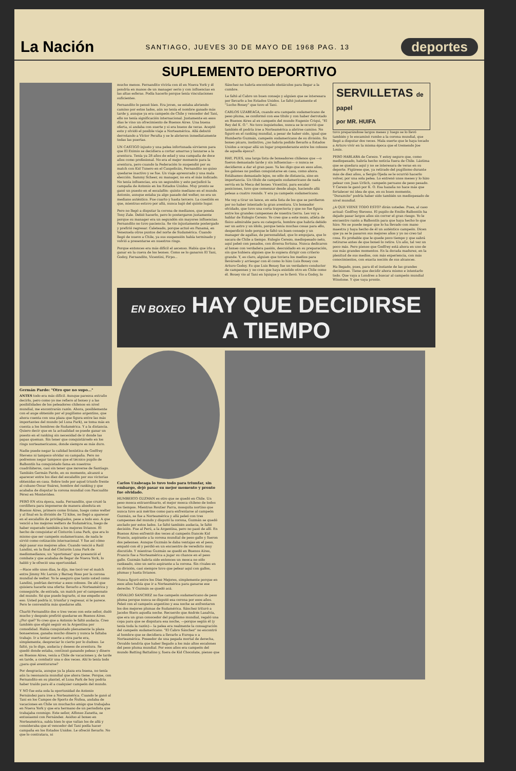La Nación SANTIAGO, JUEVES 30 DE MAYO DE 1968 PAG. 13 deportes
SUPLEMENTO DEPORTIVO
Germán Pardo: "Otro que no supo..."
ANTES todo era más difícil. Aunque parezca extraño decirlo, pero como yo me refiero al boxeo y a las posibilidades de los peleadores chilenos en nivel mundial, me encontrarán razón. Ahora, posiblemente con el auge obtenido por el pugilismo argentino, que ahora cuenta con una plaza que figura entre las más importantes del mundo (el Luna Park), se toma más en cuenta a los hombres de Sudamérica. Y a la distancia. Quiero decir que en la actualidad se puede ganar un puesto en el ranking sin necesidad de ir donde las papas queman. Sin tener que conquistárselo en los rings norteamericanos, donde siempre es más duro.
Nadie puede negar la calidad boxística de Godfrey Stevens ni tampoco olvidar su campaña. Pero no podremos negar tampoco que el técnico pupilo de Balbontín ha conquistado fama en nuestros cuadriláteros, casi sin tener que moverse de Santiago. También Germán Pardo, en su momento, alcanzó a aparecer entre los diez del escalafón por sus victorias obtenidas en casa. Sobre todo por aquel triunfo frente al cubano Oscar Suárez, hombre del ranking y que acababa de disputar la corona mundial con Pascualito Pérez en Montevideo.
PERO EN otra época, nada. Fernandito, que cruzó la cordillera para imponerse de manera absoluta en Buenos Aires, primero como liviano, luego como welter y al final en la división de 72 kilos, no llegó a aparecer en el escalafón de privilegiados, pese a todo eso. A que venció a los mejores welters de Sudamérica, luego de haber superado también a los mejores livianos. El hecho de conquistar el Cinturón Luna Park, que era lo mismo que ser campeón sudamericano, de nada le sirvió como cotización internacional. Y fue así cómo dejó pasar sus mejores años. Cuando venció a Raúl Landini, en la final del Cinturón Luna Park de mediomedianos, un "sportsman" que presenció el combate y que acababa de llegar de Nueva York, lo habló y le ofreció una oportunidad.
—Hace sólo unos días, le dijo, me tocó ver el match entre Jimmy Mc Larnin y Barney Ross por la corona mundial de welter. Yo le aseguro que tanto usted como Landini, podrían derrotar a esos colosos. De ahí que quisiera hacerle una oferta: llevarlo a Norteamérica y conseguirle, de entrada, un match por el campeonato del mundo. Sé que puedo lograrlo, si me empeño en eso. Usted podría ir, triunfar y regresar, si le parece. Pero le convendría más quedarse allá.
Charló Fernandito dos o tres veces con este señor, dudó mucho y después prefirió quedarse en Buenos Aires. ¿Por qué? Yo creo que a Antonio le faltó audacia. Creo también que eligió seguir en la Argentina por comodidad. Había conquistado plenamente la plaza bonaerense, ganaba mucho dinero y nunca le faltaba trabajo. Ir a tentar suerte a otra parte era, simplemente, despreciar lo cierto por lo dudoso. Le faltó, ya lo digo, audacia y deseos de aventura. Se quedó donde estaba, continuó ganando peleas y dinero en Buenos Aires, venía a Chile de vacaciones y, de tarde en tarde, a combatir una o dos veces. Ahí lo tenía todo ¿para qué aventurarse?
Por desgracia, aunque ya la plaza era buena, no tenía aún la resonancia mundial que ahora tiene. Porque, con Fernandito en su plantel, el Luna Park de hoy podría haber traído para él a cualquier campeón del mundo.
Y NO fue esta sola la oportunidad de Antonio Fernández para irse a Norteamérica. Cuando le ganó al Tani en los Campos de Sports de Ñuñoa, andaba de vacaciones en Chile un muchacho amigo que trabajaba en Nueva York y que era hermano de un periodista que trabajaba conmigo. Este señor, Alfonso Zanetta, se entusiasmó con Fernández. Asiduo al boxeo en Norteamérica, sabía bien lo que valían los de allá y consideraba que el vencedor del Tani podía hacer campaña en los Estados Unidos. Le ofreció llevarlo. No que lo contratara, ni
mucho menos. Fernandito viviría con él en Nueva York y él pondría en manos de un manager serio y con influencias en las altas esferas. Podía hacerlo porque tenía vinculaciones suficientes.
Fernandito lo pensó bien. Era joven, se estaba abriendo camino por estos lados, aún no tenía el nombre ganado más tarde y, aunque ya era campeón de Chile y vencedor del Tani, ello no tenía significación internacional. Justamente en esos días le vino un ofrecimiento de Buenos Aires. Una buena oferta, si andaba con suerte y si era bueno de veras. Aceptó esto y olvidó el posible viaje a Norteamérica. Allá debutó derrotando a Víctor Peralta y se le abrieron inmediatamente todas las puertas.
UN CASTIGO injusto y una pelea infortunada sirvieron para que El Eximio se decidiera a cortar amarras y lanzarse a la aventura. Tenía ya 28 años de edad y una campaña de doce años como profesional. No era el mejor momento para la aventura, pero cuando la Federación lo suspendió por su match con Kid Tunero en el Caupolicán, Fernandito no quiso quedarse inactivo y se fue. Un viaje apresurado y una mala elección. Sammy Scheer, su manager, no era el más indicado. No tenía influencias, era un segundón y esto perjudicó la campaña de Antonio en los Estados Unidos. Muy pronto se ganó un puesto en el escalafón: quinto mediano en el mundo. Antonio, aunque estaba ya algo pasado del welter, no era un mediano auténtico. Fue cuarto y hasta tercero. La cuestión es que, mientras estuvo por allá, nunca bajó del quinto lugar.
Pero no llegó a disputar la corona de medianos, que poseía Tony Zale. Debió hacerlo, pero lo postergaron justamente porque su manager era un segundón sin mayores influencias. Fernandito no tuvo paciencia. Se vio injustamente postergado y prefirió regresar. Caleteado, porque actuó en Panamá, en Venezuela otros puntos del norte de Sudamérica. Cuando llegó de nuevo a Chile, ya sus suspensión había terminado y volvió a presentarse en nuestros rings.
Porque entonces era más difícil el ascenso. Había que irlo a ganar en la cueva de los leones. Como se lo ganaron El Tani, Godoy, Fernandito, Vicentini, Firpo...
Sánchez no habría encontrado obstáculos para llegar a la cumbre.
Le faltó al Cabro un buen consejo y alguien que se interesara por llevarlo a los Estados Unidos. Le faltó justamente el "Lucho Bouey" que tuvo el Tani.
CARLOS UZABEAGA, cuando era campeón sudamericano de peso pluma, se conformó con ese título y con haber derrotado en Buenos Aires al ex campeón del mundo Eugenio Criqui, "El Rey del K. O.". No tuvo inquietudes, nunca se le ocurrió que también él podría irse a Norteamérica a abrirse camino. No figuró en el ranking mundial, a pesar de haber sido, igual que Humberto Guzmán, campeón sudamericano de su división. Su boxeo pícaro, instintivo, ¿no habría podido llevarlo a Estados Unidos a ocupar allá un lugar preponderante entre los colosos de aquella época?.
HAY, PUES, una larga lista de boxeadores chilenos que —o fueron demasiado tarde y sin influencias— o nunca se decidieron a dar el gran paso. Ya les digo que en esos años, los galones no podían conquistarse en casa, como ahora. Estábamos demasiado lejos, no sólo de distancia, sino en importancia. Un título de campeón sudamericano de nada servía en la Meca del boxeo. Vicentini, para escalar posiciones, tuvo que comenzar desde abajo, haciendo allá peleas a cuatro rounds. Y era ya campeón sudamericano.
Me voy a tirar un lance, en esta lista de los que se perdieron por no haber intentado la gran aventura. Un boxeador olvidado, que tuvo una corta trayectoria y que no fue figura entre los grandes campeones de nuestra tierra. Les voy a hablar de Eulogio Cerezo. Yo creo que a este mozo, atleta de físico admirable para su categoría, hombre que habría debido ser un astro y un ídolo, porque tenía muchas cosas para ello, desperdició todo porque le faltó un buen consejo y un manager de agallas, de personalidad, que lo empujara, que lo sacara de Chile a tiempo. Eulogio Cerezo, mediopesado neto, aquí peleó con pesados, con diversa fortuna. Nunca dedicaron al boxeo con verdadera pasión, descuidado en su preparación, sin que hubiera alguien que lo supiera dirigir con criterio grande. Y, es claro, alguien que tuviera los medios para llevárselo y arriesgar con él como lo hizo Luis Bouey con Arturo Godoy. Es que Luis Bouey fue un verdadero conductor de campeones y no creo que haya existido otro en Chile como él. Bouey vio al Tani en Iquique y se lo llevó. Vio a Godoy, lo
SERVILLETAS de papel
por MR. HUIFA
tuvo preparándose largos meses y luego se lo llevó también y lo encaminó rumbo a la corona mundial, que llegó a disputar dos veces. Mala suerte que le haya tocado a Arturo vivir en la misma época que el tremendo Joe Louis.
PERO HABLABA de Cerezo. Y estoy seguro que, como mediopesado, habría hecho noticia fuera de Chile. Lástima que se quedara aquí y no se interesara de veras en su deporte. Figúrese que, ya retirado del pugilismo durante más de diez años, a Sergio Ojeda se le ocurrió hacerlo volver, por una sola pelea. Lo entrenó unos meses y lo hizo pelear con Juan Urlich, campeón peruano de peso pesado. Y Cerezo le ganó por K. O. Esa hazaña no hace más que fortalecer mi idea de que, en su buen momento, "Duraznito" podría haber sido también un mediopesado de nivel mundial.
¿A QUE VIENE TODO ESTO? dirán ustedes. Pues, al caso actual: Godfrey Stevens. El pupilo de Emilio Balbontín ha dejado pasar largos años sin correr el gran riesgo. Yo le encuentro razón a Balbontín para que haya hecho lo que hizo. No se puede negar que lo ha llevado con mano maestra y haya hecho de él un auténtico campeón. Dicen que ya se le pasaron sus mejores años y yo no creo tal cosa. Es probable que le quede poco tiempo y que sabrá retirarse antes de que boxeó lo retire. Un año, tal vez un poco más. Pero pienso que Godfrey está ahora en uno de sus más grandes momentos. En la dorada madurez, en la plenitud de sus medios, con más experiencia, con más conocimientos, con exacta noción de sus alcances.
Ha llegado, pues, para él el instante de las grandes decisiones. Tiene que decidir ahora mismo e intentarlo todo. Que vaya a Londres a buscar al campeón mundial Winstone. Y que vaya pronto.
EN BOXEO HAY QUE DECIDIRSE
A TIEMPO
Carlos Uzabeaga lo tuvo todo para triunfar, sin embargo, dejó pasar su mejor momento y pronto fue olvidado.
HUMBERTO GUZMAN es otro que se quedó en Chile. Un peso mosca extraordinario, el mejor mosca chileno de todos los tiempos. Mientras Routier Parra, mosquita nortino que nunca tuvo acá méritos como para enfrentarse al campeón Guzmán, se fue a Norteamérica y allá peleó con tres campeones del mundo y disputó la corona, Guzmán se quedó anclado por estos lados. Le faltó también audacia, le faltó decisión. Fue al Perú, a la Argentina, pero no pasó de allí. En Buenos Aires enfrentó dos veces al campeón francés Kid Francis, aspirante a la corona mundial de peso gallo y fueron dos peleones. Aunque Guzmán le daba ventajas en el peso, empató con él y perdió en un encuentro de veredicto muy discutido. Y mientras Guzmán se quedó en Buenos Aires, Francis fue a Norteamérica a jugar su chance en el peso gallo. Guzmán habría sido entonces un mosca no sólo rankeado, sino un serio aspirante a la corona. Sin rivales en su división, casi siempre tuvo que pelear aquí con gallos, plumas y hasta livianos.
Nunca figuró entre los Diez Mejores, simplemente porque en esos años había que ir a Norteamérica para ganarse ese derecho. Y Guzmán se quedó acá.
OSVALDO SANCHEZ no fue campeón sudamericano de peso pluma porque nunca se disputó esa corona por esos años. Peleó con el campeón argentino y esa noche se enfrentaron los dos mejores plumas de Sudamérica. Sánchez trituró a Jacobo Stern aquella noche. Recuerdo que Andrés Lasalvia, que era un gran conocedor del pugilismo mundial, regaló una copa para que se disputara esa noche, —porque según él (y tenía toda la razón)— la pelea era realmente la consagración del campeón sudamericano. "El Cabro Sánchez" no encontró al hombre que se decidiera a llevarlo a Europa o a Norteamérica. Poseedor de una pegada mortal de derecha, Osvaldo tendría que haber llegado a los más altos escalones del peso pluma mundial. Por esos años era campeón del mundo Batting Battalino y, fuera de Kid Chocolate, pienso que